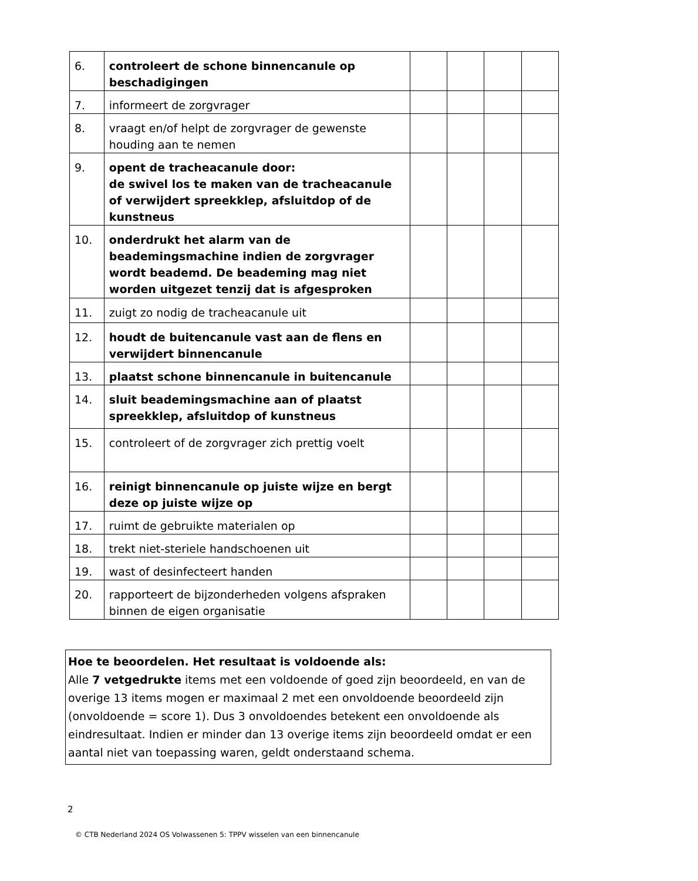| 6. | controleert de schone binnencanule op beschadigingen | | | | |
| 7. | informeert de zorgvrager | | | | |
| 8. | vraagt en/of helpt de zorgvrager de gewenste houding aan te nemen | | | | |
| 9. | opent de tracheacanule door: de swivel los te maken van de tracheacanule of verwijdert spreekklep, afsluitdop of de kunstneus | | | | |
| 10. | onderdrukt het alarm van de beademingsmachine indien de zorgvrager wordt beademd. De beademing mag niet worden uitgezet tenzij dat is afgesproken | | | | |
| 11. | zuigt zo nodig de tracheacanule uit | | | | |
| 12. | houdt de buitencanule vast aan de flens en verwijdert binnencanule | | | | |
| 13. | plaatst schone binnencanule in buitencanule | | | | |
| 14. | sluit beademingsmachine aan of plaatst spreekklep, afsluitdop of kunstneus | | | | |
| 15. | controleert of de zorgvrager zich prettig voelt | | | | |
| 16. | reinigt binnencanule op juiste wijze en bergt deze op juiste wijze op | | | | |
| 17. | ruimt de gebruikte materialen op | | | | |
| 18. | trekt niet-steriele handschoenen uit | | | | |
| 19. | wast of desinfecteert handen | | | | |
| 20. | rapporteert de bijzonderheden volgens afspraken binnen de eigen organisatie | | | | |
Hoe te beoordelen. Het resultaat is voldoende als:
Alle 7 vetgedrukte items met een voldoende of goed zijn beoordeeld, en van de overige 13 items mogen er maximaal 2 met een onvoldoende beoordeeld zijn (onvoldoende = score 1). Dus 3 onvoldoendes betekent een onvoldoende als eindresultaat. Indien er minder dan 13 overige items zijn beoordeeld omdat er een aantal niet van toepassing waren, geldt onderstaand schema.
2
© CTB Nederland 2024 OS Volwassenen 5: TPPV wisselen van een binnencanule